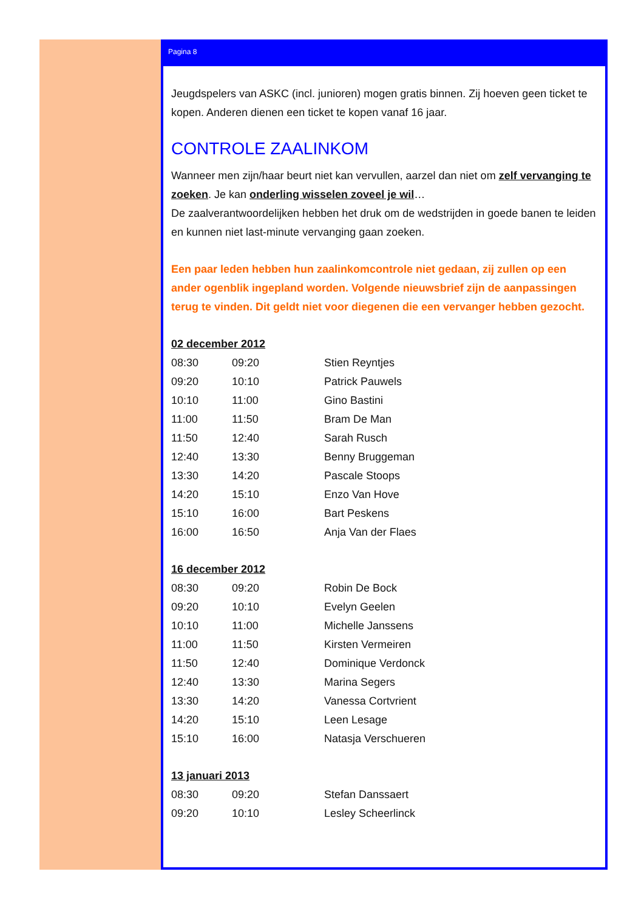Pagina 8
Jeugdspelers van ASKC (incl. junioren) mogen gratis binnen. Zij hoeven geen ticket te kopen. Anderen dienen een ticket te kopen vanaf 16 jaar.
CONTROLE ZAALINKOM
Wanneer men zijn/haar beurt niet kan vervullen, aarzel dan niet om zelf vervanging te zoeken. Je kan onderling wisselen zoveel je wil…
De zaalverantwoordelijken hebben het druk om de wedstrijden in goede banen te leiden en kunnen niet last-minute vervanging gaan zoeken.
Een paar leden hebben hun zaalinkomcontrole niet gedaan, zij zullen op een ander ogenblik ingepland worden. Volgende nieuwsbrief zijn de aanpassingen terug te vinden. Dit geldt niet voor diegenen die een vervanger hebben gezocht.
02 december 2012
| 08:30 | 09:20 | Stien Reyntjes |
| 09:20 | 10:10 | Patrick Pauwels |
| 10:10 | 11:00 | Gino Bastini |
| 11:00 | 11:50 | Bram De Man |
| 11:50 | 12:40 | Sarah Rusch |
| 12:40 | 13:30 | Benny Bruggeman |
| 13:30 | 14:20 | Pascale Stoops |
| 14:20 | 15:10 | Enzo Van Hove |
| 15:10 | 16:00 | Bart Peskens |
| 16:00 | 16:50 | Anja Van der Flaes |
16 december 2012
| 08:30 | 09:20 | Robin De Bock |
| 09:20 | 10:10 | Evelyn Geelen |
| 10:10 | 11:00 | Michelle Janssens |
| 11:00 | 11:50 | Kirsten Vermeiren |
| 11:50 | 12:40 | Dominique Verdonck |
| 12:40 | 13:30 | Marina Segers |
| 13:30 | 14:20 | Vanessa Cortvrient |
| 14:20 | 15:10 | Leen Lesage |
| 15:10 | 16:00 | Natasja Verschueren |
13 januari 2013
| 08:30 | 09:20 | Stefan Danssaert |
| 09:20 | 10:10 | Lesley Scheerlinck |